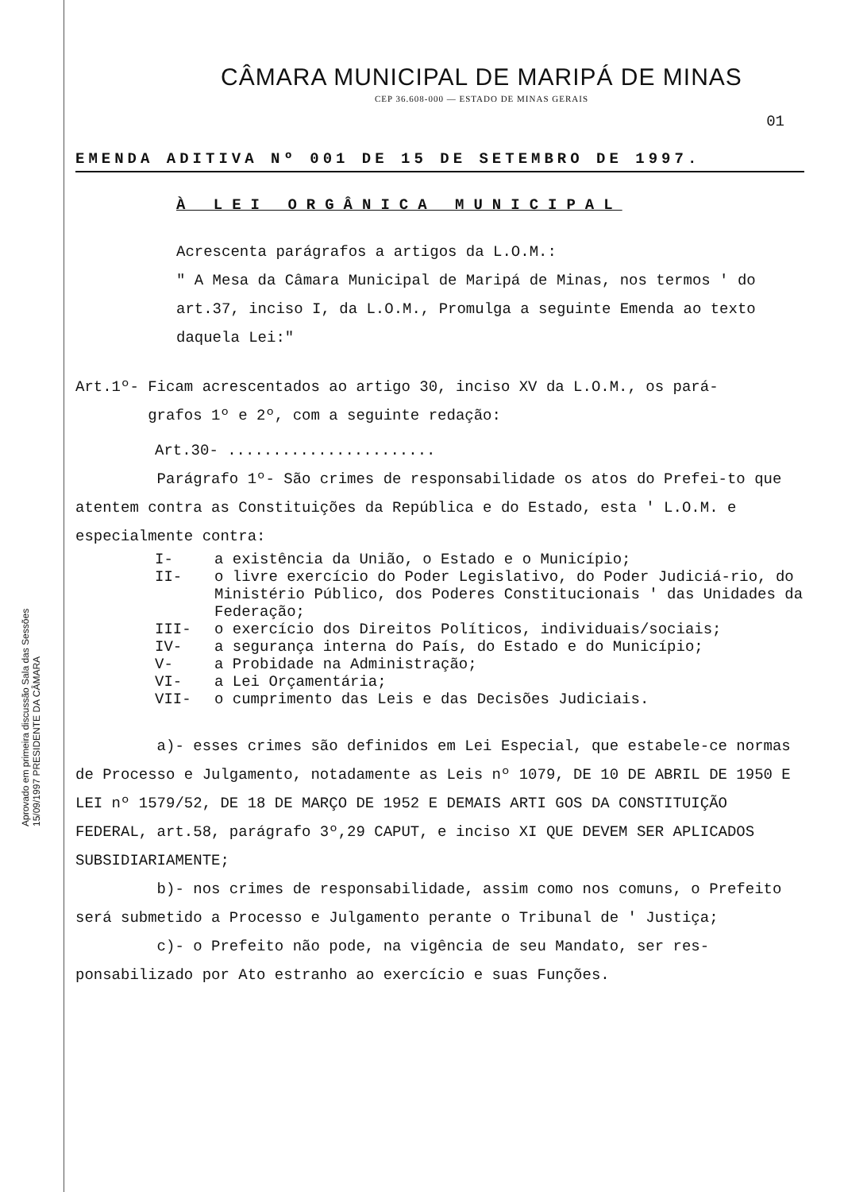CÂMARA MUNICIPAL DE MARIPÁ DE MINAS
CEP 36.608-000 — ESTADO DE MINAS GERAIS
01
EMENDA ADITIVA Nº 001 DE 15 DE SETEMBRO DE 1997.
À LEI ORGÂNICA MUNICIPAL
Acrescenta parágrafos a artigos da L.O.M.:
" A Mesa da Câmara Municipal de Maripá de Minas, nos termos ' do art.37, inciso I, da L.O.M., Promulga a seguinte Emenda ao texto daquela Lei:"
Art.1º- Ficam acrescentados ao artigo 30, inciso XV da L.O.M., os pará-
grafos 1º e 2º, com a seguinte redação:
Art.30- .......................
Parágrafo 1º- São crimes de responsabilidade os atos do Prefei-to que atentem contra as Constituições da República e do Estado, esta ' L.O.M. e especialmente contra:
I- a existência da União, o Estado e o Município;
II- o livre exercício do Poder Legislativo, do Poder Judiciá-rio, do Ministério Público, dos Poderes Constitucionais ' das Unidades da Federação;
III- o exercício dos Direitos Políticos, individuais/sociais;
IV- a segurança interna do País, do Estado e do Município;
V- a Probidade na Administração;
VI- a Lei Orçamentária;
VII- o cumprimento das Leis e das Decisões Judiciais.
a)- esses crimes são definidos em Lei Especial, que estabele-ce normas de Processo e Julgamento, notadamente as Leis nº 1079, DE 10 DE ABRIL DE 1950 E LEI nº 1579/52, DE 18 DE MARÇO DE 1952 E DEMAIS ARTI GOS DA CONSTITUIÇÃO FEDERAL, art.58, parágrafo 3º,29 CAPUT, e inciso XI QUE DEVEM SER APLICADOS SUBSIDIARIAMENTE;
b)- nos crimes de responsabilidade, assim como nos comuns, o Prefeito será submetido a Processo e Julgamento perante o Tribunal de ' Justiça;
c)- o Prefeito não pode, na vigência de seu Mandato, ser res-ponsabilizado por Ato estranho ao exercício e suas Funções.
Aprovado em primeira discussão Sala das Sessões 15/09/1997 PRESIDENTE DA CÂMARA